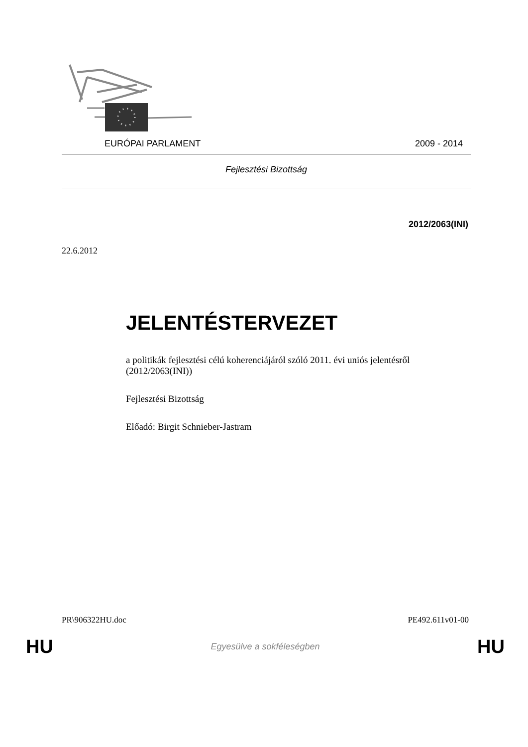EURÓPAI PARLAMENT 2009 - 2014
Fejlesztési Bizottság
2012/2063(INI)
22.6.2012
JELENTÉSTERVEZET
a politikák fejlesztési célú koherenciájáról szóló 2011. évi uniós jelentésről (2012/2063(INI))
Fejlesztési Bizottság
Előadó: Birgit Schnieber-Jastram
PR\906322HU.doc PE492.611v01-00
HU Egyesülve a sokféleségben HU